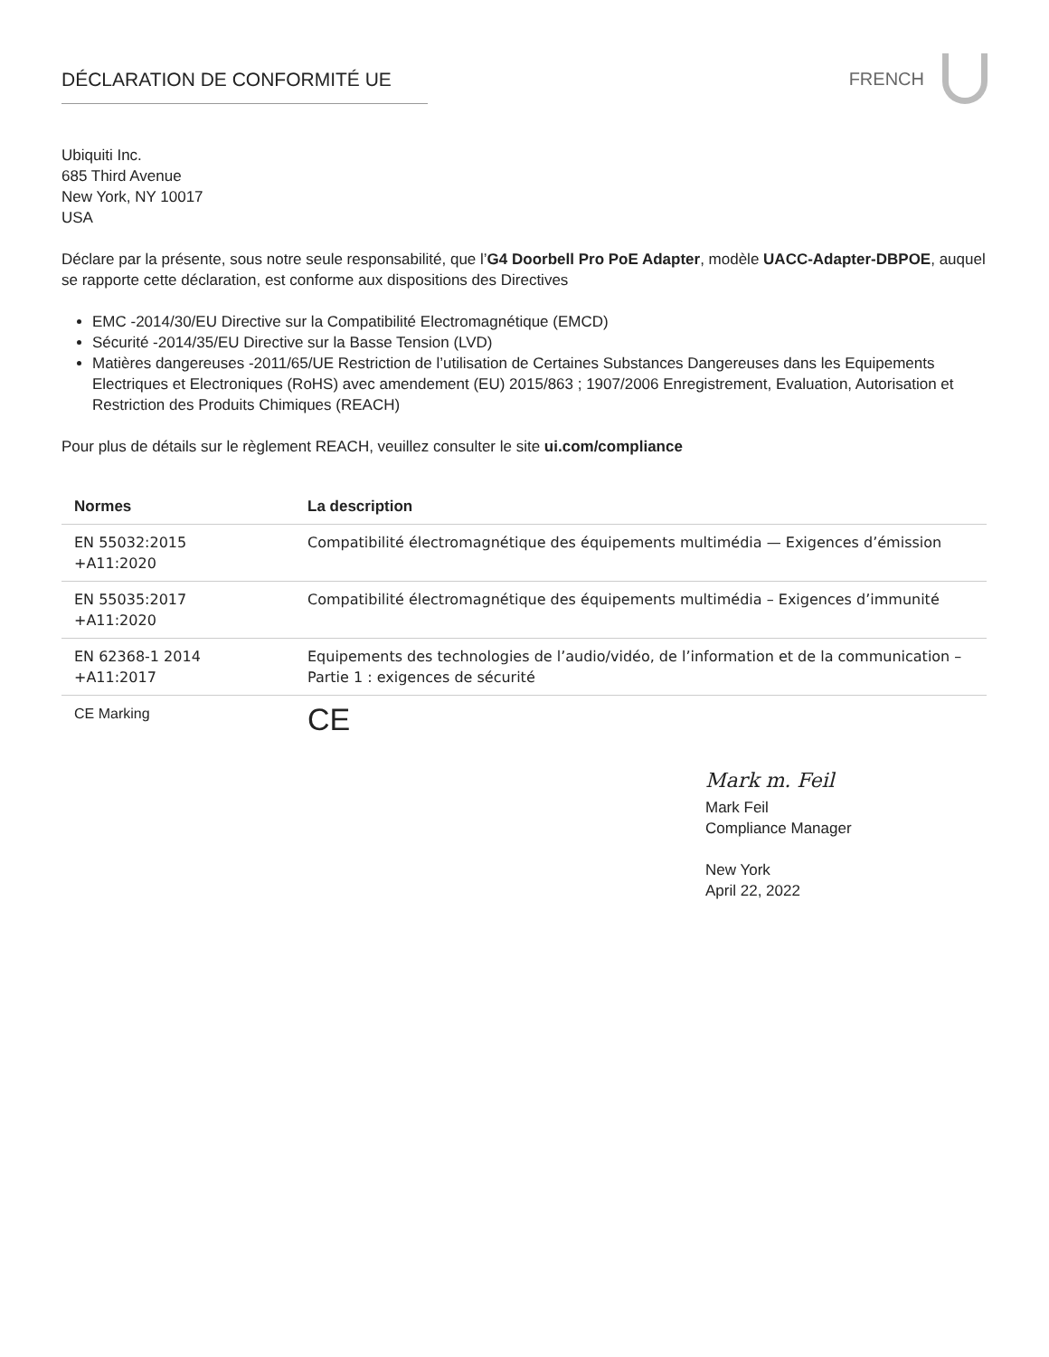DÉCLARATION DE CONFORMITÉ UE FRENCH
Ubiquiti Inc.
685 Third Avenue
New York, NY 10017
USA
Déclare par la présente, sous notre seule responsabilité, que l’G4 Doorbell Pro PoE Adapter, modèle UACC-Adapter-DBPOE, auquel se rapporte cette déclaration, est conforme aux dispositions des Directives
EMC -2014/30/EU Directive sur la Compatibilité Electromagnétique (EMCD)
Sécurité -2014/35/EU Directive sur la Basse Tension (LVD)
Matières dangereuses -2011/65/UE Restriction de l’utilisation de Certaines Substances Dangereuses dans les Equipements Electriques et Electroniques (RoHS) avec amendement (EU) 2015/863 ; 1907/2006 Enregistrement, Evaluation, Autorisation et Restriction des Produits Chimiques (REACH)
Pour plus de détails sur le règlement REACH, veuillez consulter le site ui.com/compliance
| Normes | La description |
| --- | --- |
| EN 55032:2015 +A11:2020 | Compatibilité électromagnétique des équipements multimédia — Exigences d’émission |
| EN 55035:2017 +A11:2020 | Compatibilité électromagnétique des équipements multimédia – Exigences d’immunité |
| EN 62368-1 2014 +A11:2017 | Equipements des technologies de l’audio/vidéo, de l’information et de la communication – Partie 1 : exigences de sécurité |
| CE Marking | CE |
Mark m. Feil
Mark Feil
Compliance Manager
New York
April 22, 2022